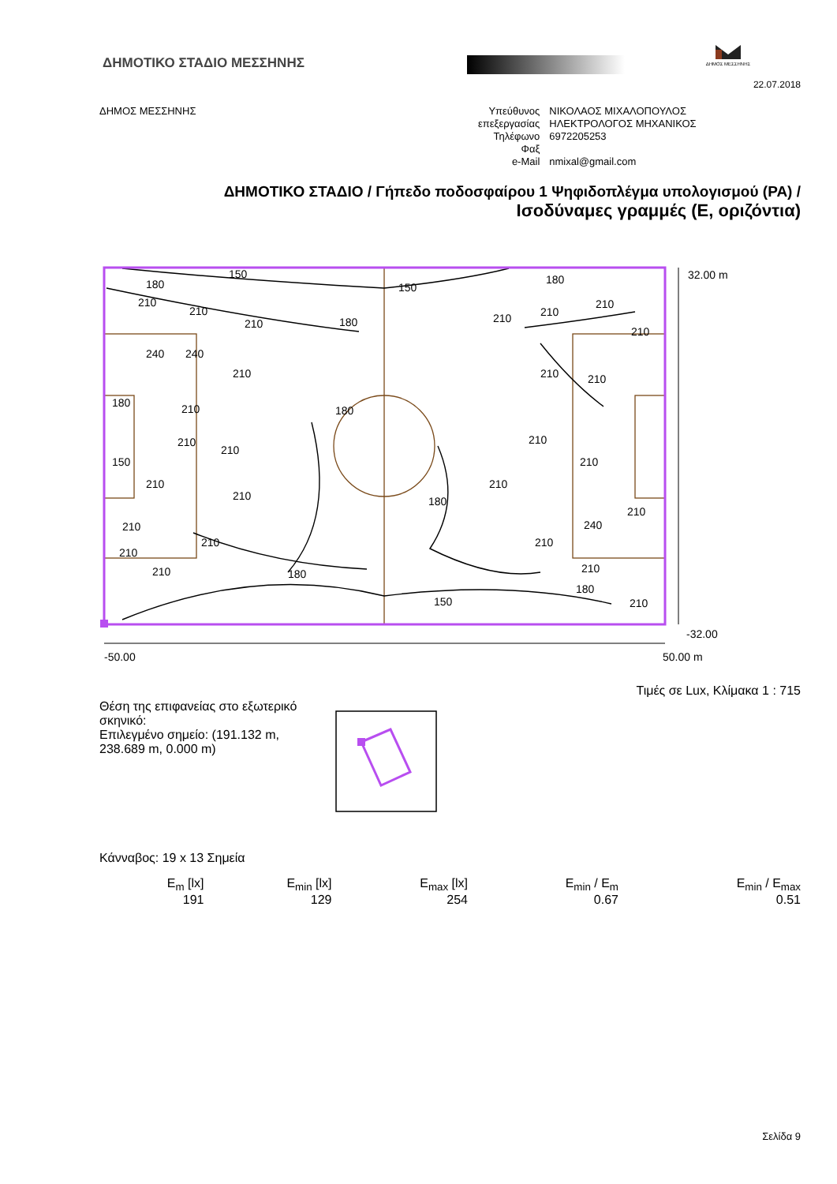ΔΗΜΟΤΙΚΟ ΣΤΑΔΙΟ ΜΕΣΣΗΝΗΣ
ΔΗΜΟΣ ΜΕΣΣΗΝΗΣ
22.07.2018
ΔΗΜΟΣ ΜΕΣΣΗΝΗΣ
| Υπεύθυνος επεξεργασίας | ΝΙΚΟΛΑΟΣ ΜΙΧΑΛΟΠΟΥΛΟΣ ΗΛΕΚΤΡΟΛΟΓΟΣ ΜΗΧΑΝΙΚΟΣ |
| Τηλέφωνο | 6972205253 |
| Φαξ | |
| e-Mail | nmixal@gmail.com |
ΔΗΜΟΤΙΚΟ ΣΤΑΔΙΟ / Γήπεδο ποδοσφαίρου 1 Ψηφιδοπλέγμα υπολογισμού (PA) /
Ισοδύναμες γραμμές (E, οριζόντια)
180
150
150
180
210
210
210
180
210
210
210
210
240
240
210
210
210
180
210
180
150
210
210
210
210
210
210
210
180
210
210
240
210
210
210
210
180
210
180
150
210
32.00 m
-32.00
-50.00
50.00 m
Τιμές σε Lux, Κλίμακα 1 : 715
Θέση της επιφανείας στο εξωτερικό σκηνικό:
Επιλεγμένο σημείο: (191.132 m, 238.689 m, 0.000 m)
Κάνναβος: 19 x 13 Σημεία
| E<sub>m</sub> [lx] | E<sub>min</sub> [lx] | E<sub>max</sub> [lx] | E<sub>min</sub> / E<sub>m</sub> | E<sub>min</sub> / E<sub>max</sub> |
| 191 | 129 | 254 | 0.67 | 0.51 |
Σελίδα 9